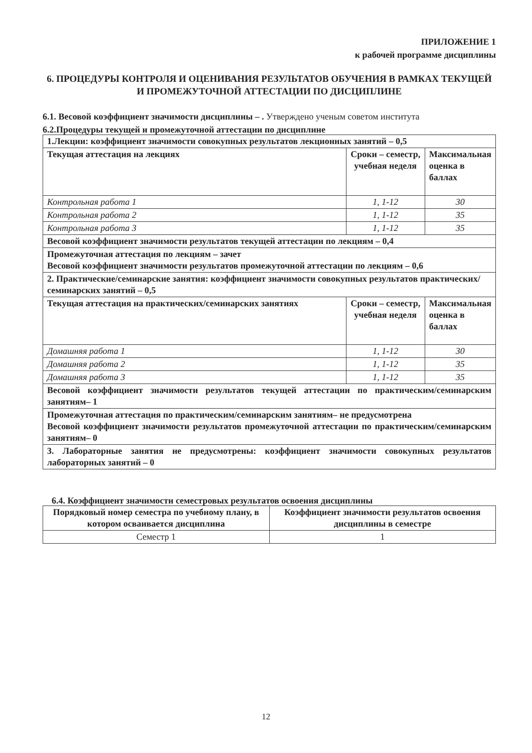ПРИЛОЖЕНИЕ 1
к рабочей программе дисциплины
6. ПРОЦЕДУРЫ КОНТРОЛЯ И ОЦЕНИВАНИЯ РЕЗУЛЬТАТОВ ОБУЧЕНИЯ В РАМКАХ ТЕКУЩЕЙ И ПРОМЕЖУТОЧНОЙ АТТЕСТАЦИИ ПО ДИСЦИПЛИНЕ
6.1. Весовой коэффициент значимости дисциплины – . Утверждено ученым советом института
6.2.Процедуры текущей и промежуточной аттестации по дисциплине
| 1.Лекции: коэффициент значимости совокупных результатов лекционных занятий – 0,5 | | |
| Текущая аттестация на лекциях | Сроки – семестр, учебная неделя | Максимальная оценка в баллах |
| Контрольная работа 1 | 1, 1-12 | 30 |
| Контрольная работа 2 | 1, 1-12 | 35 |
| Контрольная работа 3 | 1, 1-12 | 35 |
| Весовой коэффициент значимости результатов текущей аттестации по лекциям – 0,4 | | |
| Промежуточная аттестация по лекциям – зачет Весовой коэффициент значимости результатов промежуточной аттестации по лекциям – 0,6 | | |
| 2. Практические/семинарские занятия: коэффициент значимости совокупных результатов практических/семинарских занятий – 0,5 | | |
| Текущая аттестация на практических/семинарских занятиях | Сроки – семестр, учебная неделя | Максимальная оценка в баллах |
| Домашняя работа 1 | 1, 1-12 | 30 |
| Домашняя работа 2 | 1, 1-12 | 35 |
| Домашняя работа 3 | 1, 1-12 | 35 |
| Весовой коэффициент значимости результатов текущей аттестации по практическим/семинарским занятиям– 1 | | |
| Промежуточная аттестация по практическим/семинарским занятиям– не предусмотрена Весовой коэффициент значимости результатов промежуточной аттестации по практическим/семинарским занятиям– 0 | | |
| 3. Лабораторные занятия не предусмотрены: коэффициент значимости совокупных результатов лабораторных занятий – 0 | | |
6.4. Коэффициент значимости семестровых результатов освоения дисциплины
| Порядковый номер семестра по учебному плану, в котором осваивается дисциплина | Коэффициент значимости результатов освоения дисциплины в семестре |
| Семестр 1 | 1 |
12